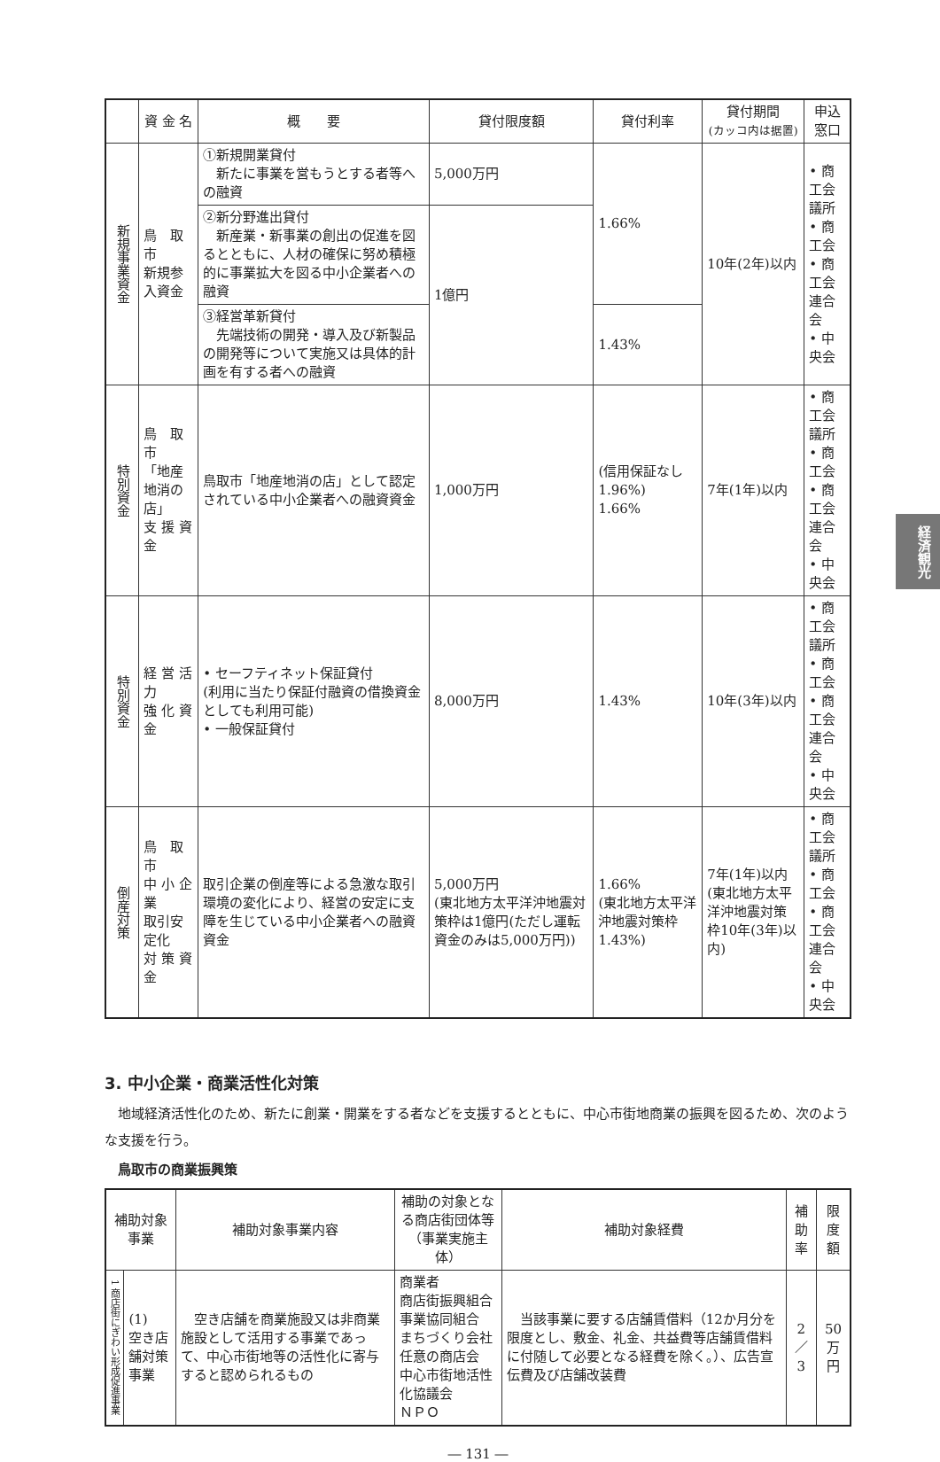| | 資 金 名 | 概 要 | 貸付限度額 | 貸付利率 | 貸付期間 (カッコ内は据置) | 申込窓口 |
| --- | --- | --- | --- | --- | --- | --- |
| 新規事業資金 | 鳥 取 市 新規参入資金 | ①新規開業貸付 新たに事業を営もうとする者等への融資 | 5,000万円 | 1.66% | 10年(2年)以内 | • 商工会議所 • 商工会 • 商工会連合会 • 中央会 |
| | | ②新分野進出貸付 新産業・新事業の創出の促進を図るとともに、人材の確保に努め積極的に事業拡大を図る中小企業者への融資 | 1億円 | | | |
| | | ③経営革新貸付 先端技術の開発・導入及び新製品の開発等について実施又は具体的計画を有する者への融資 | | 1.43% | | |
| 特別資金 | 鳥 取 市 「地産地消の店」 支 援 資 金 | 鳥取市「地産地消の店」として認定されている中小企業者への融資資金 | 1,000万円 | (信用保証なし1.96%) 1.66% | 7年(1年)以内 | • 商工会議所 • 商工会 • 商工会連合会 • 中央会 |
| 特別資金 | 経 営 活 力 強 化 資 金 | • セーフティネット保証貸付 (利用に当たり保証付融資の借換資金としても利用可能) • 一般保証貸付 | 8,000万円 | 1.43% | 10年(3年)以内 | • 商工会議所 • 商工会 • 商工会連合会 • 中央会 |
| 倒産対策 | 鳥 取 市 中 小 企 業 取引安定化 対 策 資 金 | 取引企業の倒産等による急激な取引環境の変化により、経営の安定に支障を生じている中小企業者への融資資金 | 5,000万円 (東北地方太平洋沖地震対策枠は1億円(ただし運転資金のみは5,000万円)) | 1.66% (東北地方太平洋沖地震対策枠1.43%) | 7年(1年)以内 (東北地方太平洋沖地震対策枠10年(3年)以内) | • 商工会議所 • 商工会 • 商工会連合会 • 中央会 |
3. 中小企業・商業活性化対策
地域経済活性化のため、新たに創業・開業をする者などを支援するとともに、中心市街地商業の振興を図るため、次のような支援を行う。
鳥取市の商業振興策
| 補助対象事業 | | 補助対象事業内容 | 補助の対象となる商店街団体等（事業実施主体） | 補助対象経費 | 補助率 | 限度額 |
| --- | --- | --- | --- | --- | --- | --- |
| 1 商店街にぎわい形成促進事業 | (1) 空き店舗対策事業 | 空き店舗を商業施設又は非商業施設として活用する事業であって、中心市街地等の活性化に寄与すると認められるもの | 商業者 商店街振興組合 事業協同組合 まちづくり会社 任意の商店会 中心市街地活性化協議会 ＮＰＯ | 当該事業に要する店舗賃借料（12か月分を限度とし、敷金、礼金、共益費等店舗賃借料に付随して必要となる経費を除く。）、広告宣伝費及び店舗改装費 | 2／3 | 50万円 |
― 131 ―
経済観光